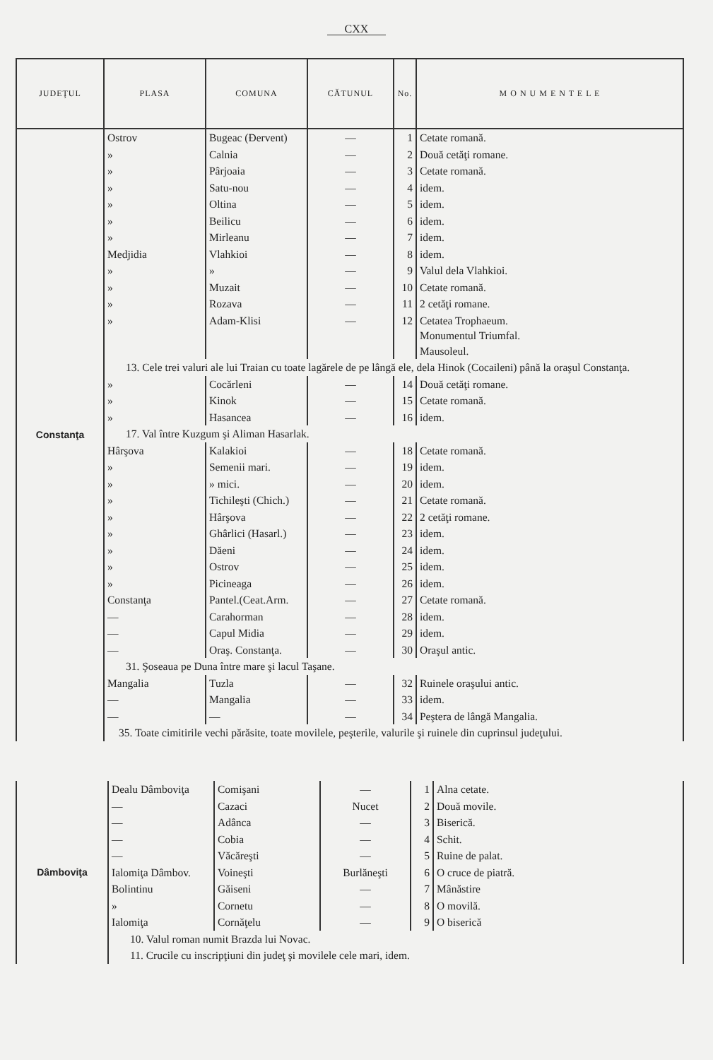CXX
| JUDEŢUL | PLASA | COMUNA | CĂTUNUL | No. | M O N U M E N T E L E |
| --- | --- | --- | --- | --- | --- |
| Constanţa | Ostrov | Bugeac (Đervent) | — | 1 | Cetate romană. |
| | » | Calnia | — | 2 | Două cetăţi romane. |
| | » | Pârjoaia | — | 3 | Cetate romană. |
| | » | Satu-nou | — | 4 | idem. |
| | » | Oltina | — | 5 | idem. |
| | » | Beilicu | — | 6 | idem. |
| | » | Mirleanu | — | 7 | idem. |
| | Medjidia | Vlahkioi | — | 8 | idem. |
| | » | » | — | 9 | Valul dela Vlahkioi. |
| | » | Muzait | — | 10 | Cetate romană. |
| | » | Rozava | — | 11 | 2 cetăţi romane. |
| | » | Adam-Klisi | — | 12 | Cetatea Trophaeum. Monumentul Triumfal. Mausoleul. |
| | 13. Cele trei valuri ale lui Traian cu toate lagărele de pe lângă ele, dela Hinok (Cocaileni) până la oraşul Constanţa. | | | | |
| | » | Cocărleni | — | 14 | Două cetăţi romane. |
| | » | Kinok | — | 15 | Cetate romană. |
| | » | Hasancea | — | 16 | idem. |
| | 17. Val între Kuzgum şi Aliman Hasarlak. | | | | |
| | Hârşova | Kalakioi | — | 18 | Cetate romană. |
| | » | Semenii mari. | — | 19 | idem. |
| | » | » mici. | — | 20 | idem. |
| | » | Tichileşti (Chich.) | — | 21 | Cetate romană. |
| | » | Hârşova | — | 22 | 2 cetăţi romane. |
| | » | Ghârlici (Hasarl.) | — | 23 | idem. |
| | » | Dăeni | — | 24 | idem. |
| | » | Ostrov | — | 25 | idem. |
| | » | Picineaga | — | 26 | idem. |
| | Constanţa | Pantel.(Ceat.Arm. | — | 27 | Cetate romană. |
| | — | Carahorman | — | 28 | idem. |
| | — | Capul Midia | — | 29 | idem. |
| | — | Oraş. Constanţa. | — | 30 | Oraşul antic. |
| | 31. Şoseaua pe Duna între mare şi lacul Taşane. | | | | |
| | Mangalia | Tuzla | — | 32 | Ruinele oraşului antic. |
| | — | Mangalia | — | 33 | idem. |
| | — | — | — | 34 | Peştera de lângă Mangalia. |
| | 35. Toate cimitirile vechi părăsite, toate movilele, peşterile, valurile şi ruinele din cuprinsul judeţului. | | | | |
| Dâmboviţa | Dealu Dâmboviţa | Comişani | — | 1 | Alna cetate. |
| | — | Cazaci | Nucet | 2 | Două movile. |
| | — | Adânca | — | 3 | Biserică. |
| | — | Cobia | — | 4 | Schit. |
| | — | Văcăreşti | — | 5 | Ruine de palat. |
| | Ialomiţa Dâmbov. | Voineşti | Burlăneşti | 6 | O cruce de piatră. |
| | Bolintinu | Găiseni | — | 7 | Mânăstire |
| | » | Cornetu | — | 8 | O movilă. |
| | Ialomiţa | Cornăţelu | — | 9 | O biserică |
| | 10. Valul roman numit Brazda lui Novac. | | | | |
| | 11. Crucile cu inscripţiuni din judeţ şi movilele cele mari, idem. | | | | |